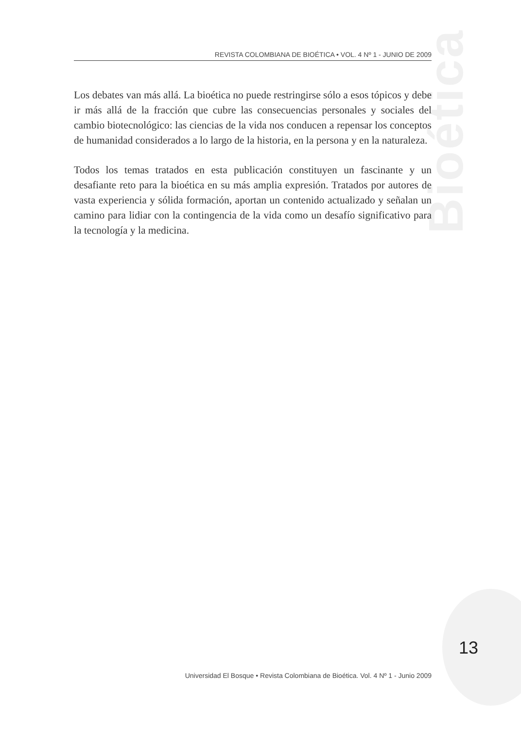Bioética
REVISTA COLOMBIANA DE BIOÉTICA • VOL. 4 Nº 1 - JUNIO DE 2009
Los debates van más allá. La bioética no puede restringirse sólo a esos tópicos y debe ir más allá de la fracción que cubre las consecuencias personales y sociales del cambio biotecnológico: las ciencias de la vida nos conducen a repensar los conceptos de humanidad considerados a lo largo de la historia, en la persona y en la naturaleza.
Todos los temas tratados en esta publicación constituyen un fascinante y un desafiante reto para la bioética en su más amplia expresión. Tratados por autores de vasta experiencia y sólida formación, aportan un contenido actualizado y señalan un camino para lidiar con la contingencia de la vida como un desafío significativo para la tecnología y la medicina.
13
Universidad El Bosque • Revista Colombiana de Bioética. Vol. 4 Nº 1 - Junio 2009